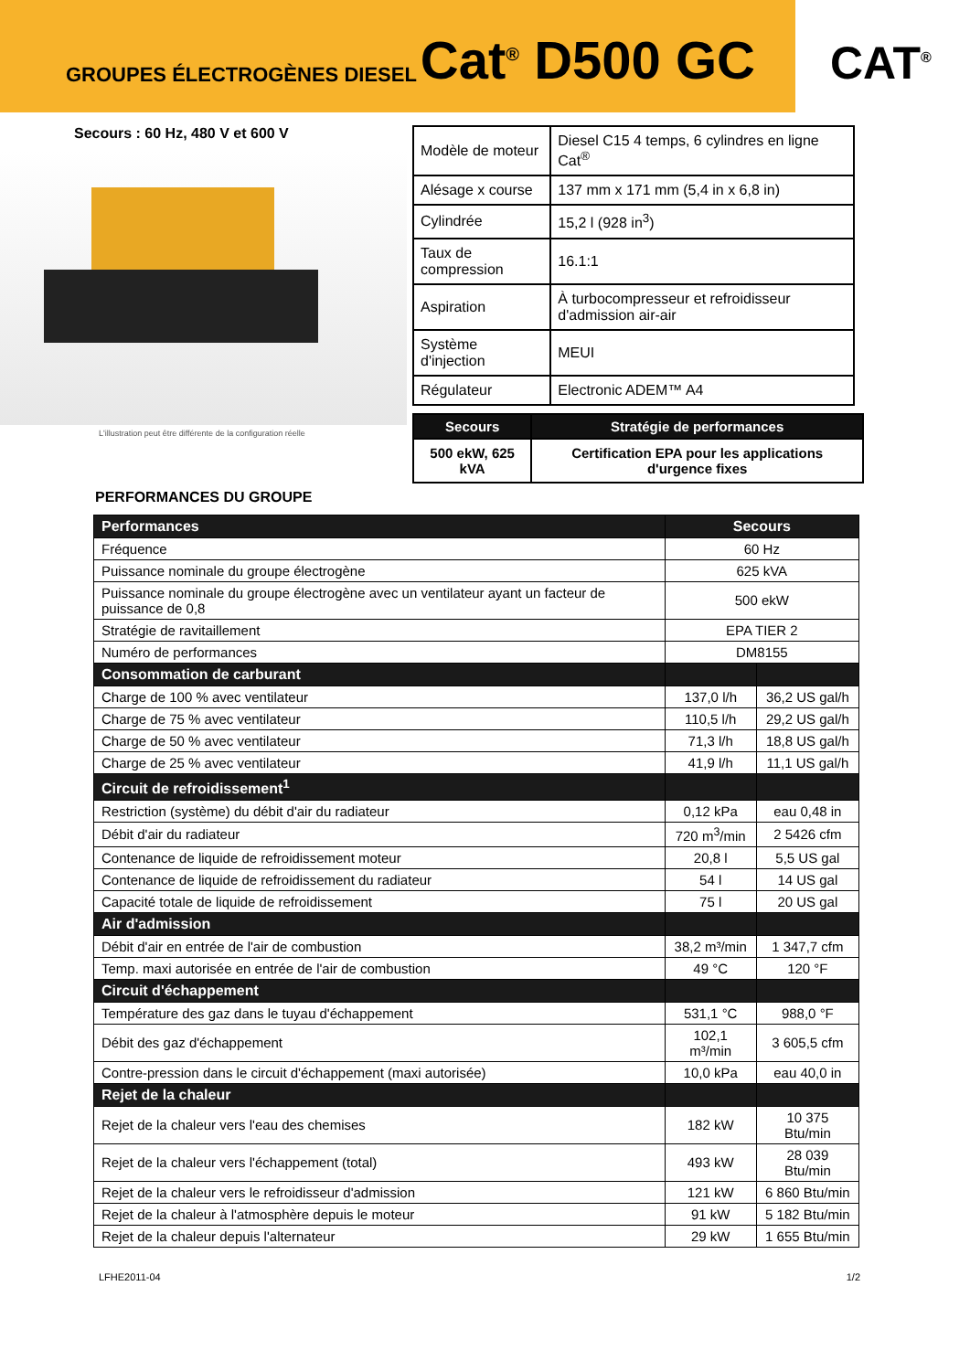GROUPES ÉLECTROGÈNES DIESEL Cat<sup>®</sup> D500 GC
CAT<sup>®</sup>
Secours : 60 Hz, 480 V et 600 V
L'illustration peut être différente de la configuration réelle
| Modèle de moteur | Diesel C15 4 temps, 6 cylindres en ligne Cat<sup>®</sup> |
| Alésage x course | 137 mm x 171 mm (5,4 in x 6,8 in) |
| Cylindrée | 15,2 l (928 in<sup>3</sup>) |
| Taux de compression | 16.1:1 |
| Aspiration | À turbocompresseur et refroidisseur d'admission air-air |
| Système d'injection | MEUI |
| Régulateur | Electronic ADEM™ A4 |
| Secours | Stratégie de performances |
| --- | --- |
| 500 ekW, 625 kVA | Certification EPA pour les applications d'urgence fixes |
PERFORMANCES DU GROUPE
| Performances | Secours | |
| Fréquence | 60 Hz | |
| Puissance nominale du groupe électrogène | 625 kVA | |
| Puissance nominale du groupe électrogène avec un ventilateur ayant un facteur de puissance de 0,8 | 500 ekW | |
| Stratégie de ravitaillement | EPA TIER 2 | |
| Numéro de performances | DM8155 | |
| Consommation de carburant | | |
| Charge de 100 % avec ventilateur | 137,0 l/h | 36,2 US gal/h |
| Charge de 75 % avec ventilateur | 110,5 l/h | 29,2 US gal/h |
| Charge de 50 % avec ventilateur | 71,3 l/h | 18,8 US gal/h |
| Charge de 25 % avec ventilateur | 41,9 l/h | 11,1 US gal/h |
| Circuit de refroidissement<sup>1</sup> | | |
| Restriction (système) du débit d'air du radiateur | 0,12 kPa | eau 0,48 in |
| Débit d'air du radiateur | 720 m<sup>3</sup>/min | 2 5426 cfm |
| Contenance de liquide de refroidissement moteur | 20,8 l | 5,5 US gal |
| Contenance de liquide de refroidissement du radiateur | 54 l | 14 US gal |
| Capacité totale de liquide de refroidissement | 75 l | 20 US gal |
| Air d'admission | | |
| Débit d'air en entrée de l'air de combustion | 38,2 m³/min | 1 347,7 cfm |
| Temp. maxi autorisée en entrée de l'air de combustion | 49 °C | 120 °F |
| Circuit d'échappement | | |
| Température des gaz dans le tuyau d'échappement | 531,1 °C | 988,0 °F |
| Débit des gaz d'échappement | 102,1 m³/min | 3 605,5 cfm |
| Contre-pression dans le circuit d'échappement (maxi autorisée) | 10,0 kPa | eau 40,0 in |
| Rejet de la chaleur | | |
| Rejet de la chaleur vers l'eau des chemises | 182 kW | 10 375 Btu/min |
| Rejet de la chaleur vers l'échappement (total) | 493 kW | 28 039 Btu/min |
| Rejet de la chaleur vers le refroidisseur d'admission | 121 kW | 6 860 Btu/min |
| Rejet de la chaleur à l'atmosphère depuis le moteur | 91 kW | 5 182 Btu/min |
| Rejet de la chaleur depuis l'alternateur | 29 kW | 1 655 Btu/min |
LFHE2011-04 1/2